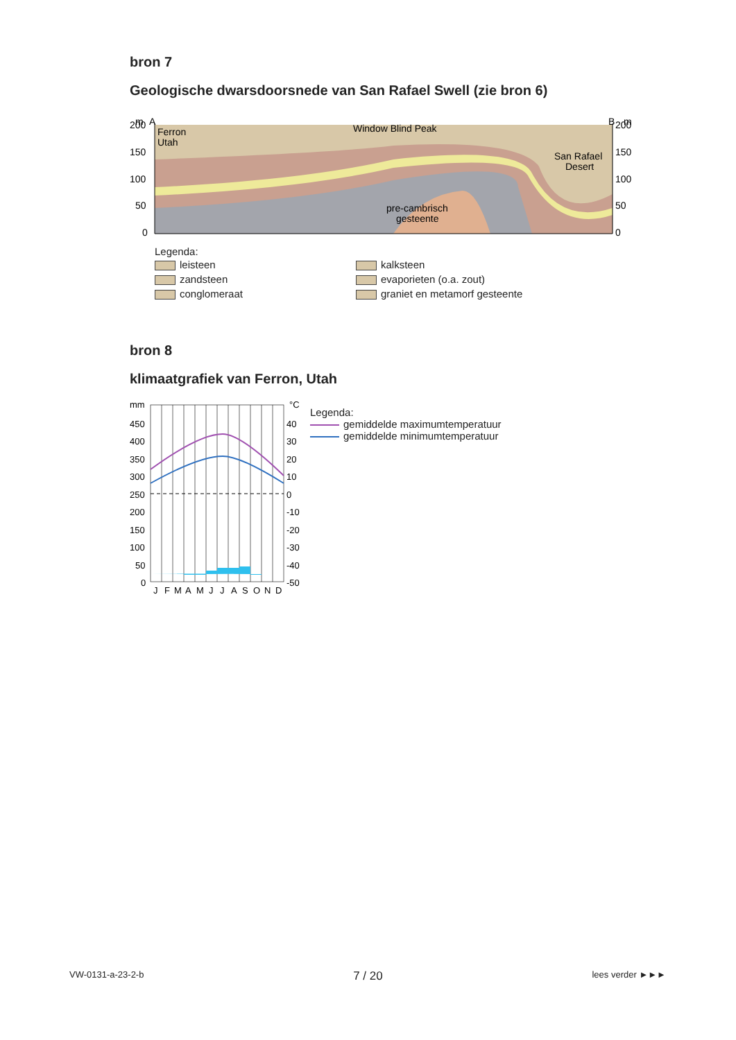bron 7
Geologische dwarsdoorsnede van San Rafael Swell (zie bron 6)
m
A
B
m
200
150
100
50
0
200
150
100
50
0
Ferron
Utah
Window Blind Peak
San Rafael
Desert
pre-cambrisch
gesteente
Legenda:
leisteen
kalksteen
zandsteen
evaporieten (o.a. zout)
conglomeraat
graniet en metamorf gesteente
bron 8
klimaatgrafiek van Ferron, Utah
mm
°C
450
400
350
300
250
200
150
100
50
0
40
30
20
10
0
-10
-20
-30
-40
-50
J
F
M
A
M
J
J
A
S
O
N
D
Legenda:
gemiddelde maximumtemperatuur
gemiddelde minimumtemperatuur
VW-0131-a-23-2-b 7 / 20 lees verder ►►►